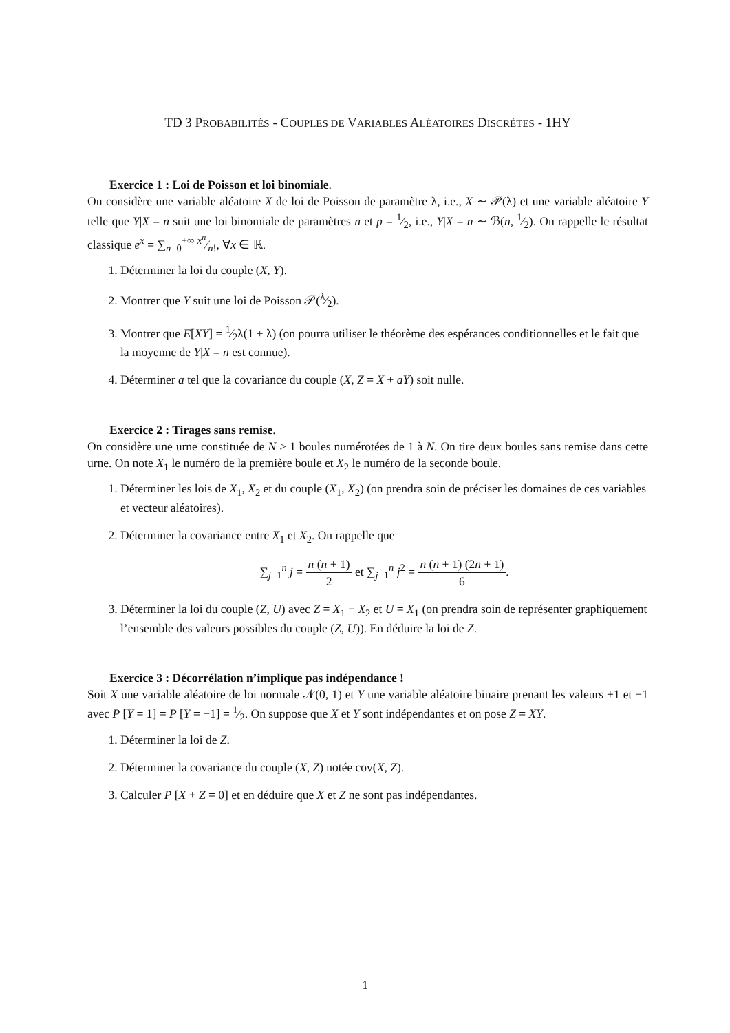TD 3 PROBABILITÉS - COUPLES DE VARIABLES ALÉATOIRES DISCRÈTES - 1HY
Exercice 1 : Loi de Poisson et loi binomiale.
On considère une variable aléatoire X de loi de Poisson de paramètre λ, i.e., X ∼ 𝒫(λ) et une variable aléatoire Y telle que Y|X = n suit une loi binomiale de paramètres n et p = 1⁄2, i.e., Y|X = n ∼ ℬ(n, 1⁄2). On rappelle le résultat classique e<sup>x</sup> = ∑<sub>n=0</sub><sup>+∞</sup> x<sup>n</sup>⁄n!, ∀x ∈ ℝ.
1. Déterminer la loi du couple (X, Y).
2. Montrer que Y suit une loi de Poisson 𝒫(λ⁄2).
3. Montrer que E[XY] = 1⁄2λ(1 + λ) (on pourra utiliser le théorème des espérances conditionnelles et le fait que la moyenne de Y|X = n est connue).
4. Déterminer a tel que la covariance du couple (X, Z = X + aY) soit nulle.
Exercice 2 : Tirages sans remise.
On considère une urne constituée de N > 1 boules numérotées de 1 à N. On tire deux boules sans remise dans cette urne. On note X<sub>1</sub> le numéro de la première boule et X<sub>2</sub> le numéro de la seconde boule.
1. Déterminer les lois de X<sub>1</sub>, X<sub>2</sub> et du couple (X<sub>1</sub>, X<sub>2</sub>) (on prendra soin de préciser les domaines de ces variables et vecteur aléatoires).
2. Déterminer la covariance entre X<sub>1</sub> et X<sub>2</sub>. On rappelle que
∑<sub>j=1</sub><sup>n</sup> j = n (n + 1) 2 et ∑<sub>j=1</sub><sup>n</sup> j<sup>2</sup> = n (n + 1) (2n + 1) 6.
3. Déterminer la loi du couple (Z, U) avec Z = X<sub>1</sub> − X<sub>2</sub> et U = X<sub>1</sub> (on prendra soin de représenter graphiquement l’ensemble des valeurs possibles du couple (Z, U)). En déduire la loi de Z.
Exercice 3 : Décorrélation n’implique pas indépendance !
Soit X une variable aléatoire de loi normale 𝒩(0, 1) et Y une variable aléatoire binaire prenant les valeurs +1 et −1 avec P [Y = 1] = P [Y = −1] = 1⁄2. On suppose que X et Y sont indépendantes et on pose Z = XY.
1. Déterminer la loi de Z.
2. Déterminer la covariance du couple (X, Z) notée cov(X, Z).
3. Calculer P [X + Z = 0] et en déduire que X et Z ne sont pas indépendantes.
1